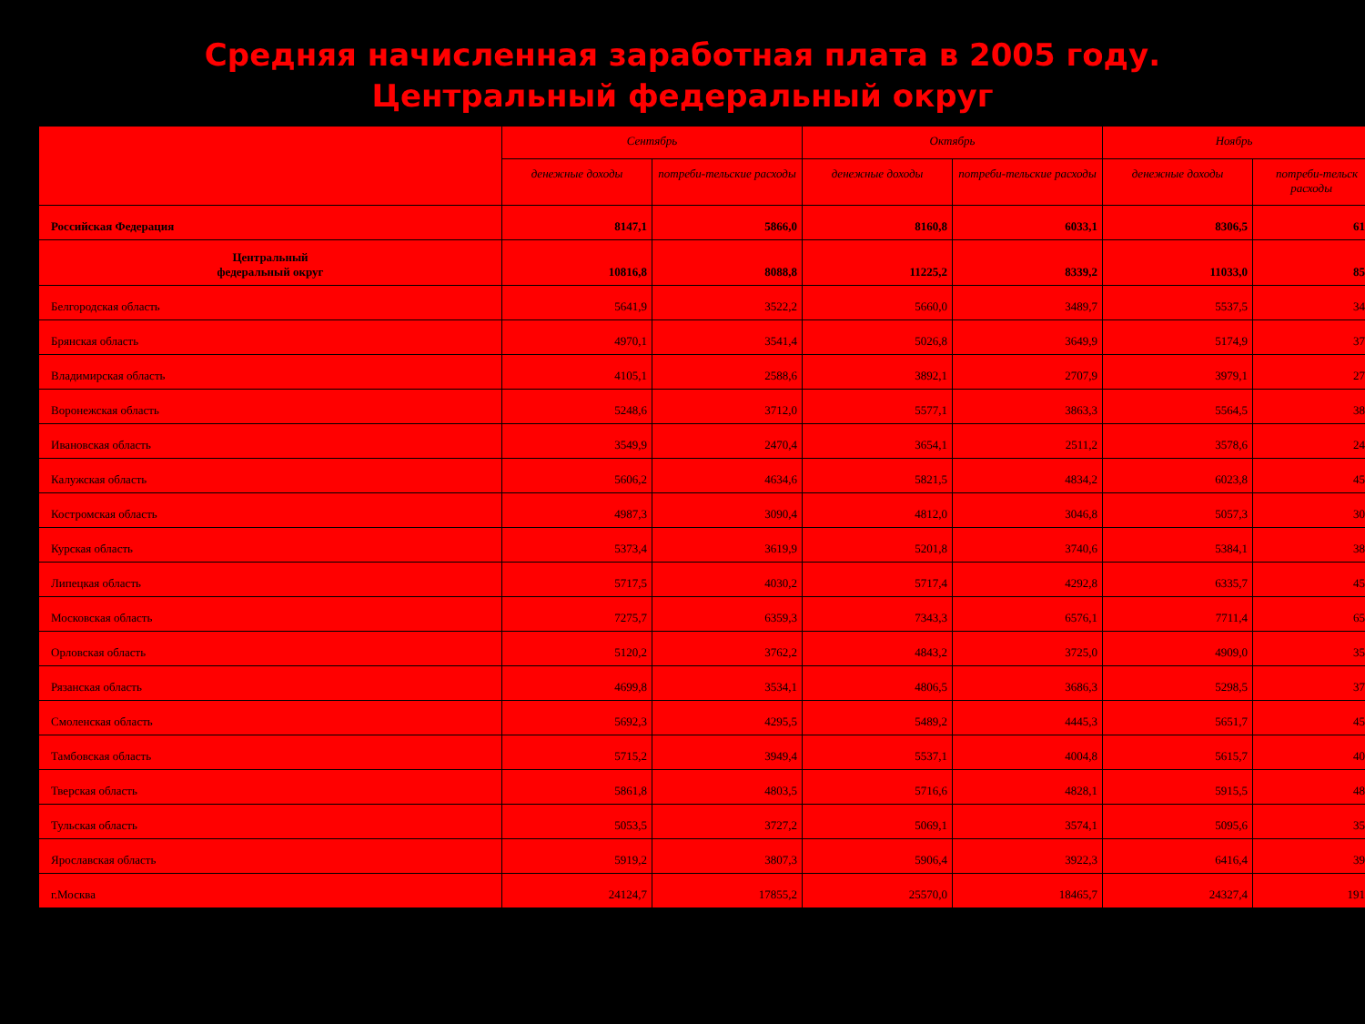Средняя начисленная заработная плата в 2005 году.
Центральный федеральный округ
| | Сентябрь | | Октябрь | | Ноябрь | |
| --- | --- | --- | --- | --- | --- | --- |
| | денежные доходы | потреби-тельские расходы | денежные доходы | потреби-тельские расходы | денежные доходы | потреби-тельск расходы |
| Российская Федерация | 8147,1 | 5866,0 | 8160,8 | 6033,1 | 8306,5 | 61 |
| Центральный федеральный округ | 10816,8 | 8088,8 | 11225,2 | 8339,2 | 11033,0 | 85 |
| Белгородская область | 5641,9 | 3522,2 | 5660,0 | 3489,7 | 5537,5 | 34 |
| Брянская область | 4970,1 | 3541,4 | 5026,8 | 3649,9 | 5174,9 | 37 |
| Владимирская область | 4105,1 | 2588,6 | 3892,1 | 2707,9 | 3979,1 | 27 |
| Воронежская область | 5248,6 | 3712,0 | 5577,1 | 3863,3 | 5564,5 | 38 |
| Ивановская область | 3549,9 | 2470,4 | 3654,1 | 2511,2 | 3578,6 | 24 |
| Калужская область | 5606,2 | 4634,6 | 5821,5 | 4834,2 | 6023,8 | 45 |
| Костромская область | 4987,3 | 3090,4 | 4812,0 | 3046,8 | 5057,3 | 30 |
| Курская область | 5373,4 | 3619,9 | 5201,8 | 3740,6 | 5384,1 | 38 |
| Липецкая область | 5717,5 | 4030,2 | 5717,4 | 4292,8 | 6335,7 | 45 |
| Московская область | 7275,7 | 6359,3 | 7343,3 | 6576,1 | 7711,4 | 65 |
| Орловская область | 5120,2 | 3762,2 | 4843,2 | 3725,0 | 4909,0 | 35 |
| Рязанская область | 4699,8 | 3534,1 | 4806,5 | 3686,3 | 5298,5 | 37 |
| Смоленская область | 5692,3 | 4295,5 | 5489,2 | 4445,3 | 5651,7 | 45 |
| Тамбовская область | 5715,2 | 3949,4 | 5537,1 | 4004,8 | 5615,7 | 40 |
| Тверская область | 5861,8 | 4803,5 | 5716,6 | 4828,1 | 5915,5 | 48 |
| Тульская область | 5053,5 | 3727,2 | 5069,1 | 3574,1 | 5095,6 | 35 |
| Ярославская область | 5919,2 | 3807,3 | 5906,4 | 3922,3 | 6416,4 | 39 |
| г.Москва | 24124,7 | 17855,2 | 25570,0 | 18465,7 | 24327,4 | 191 |